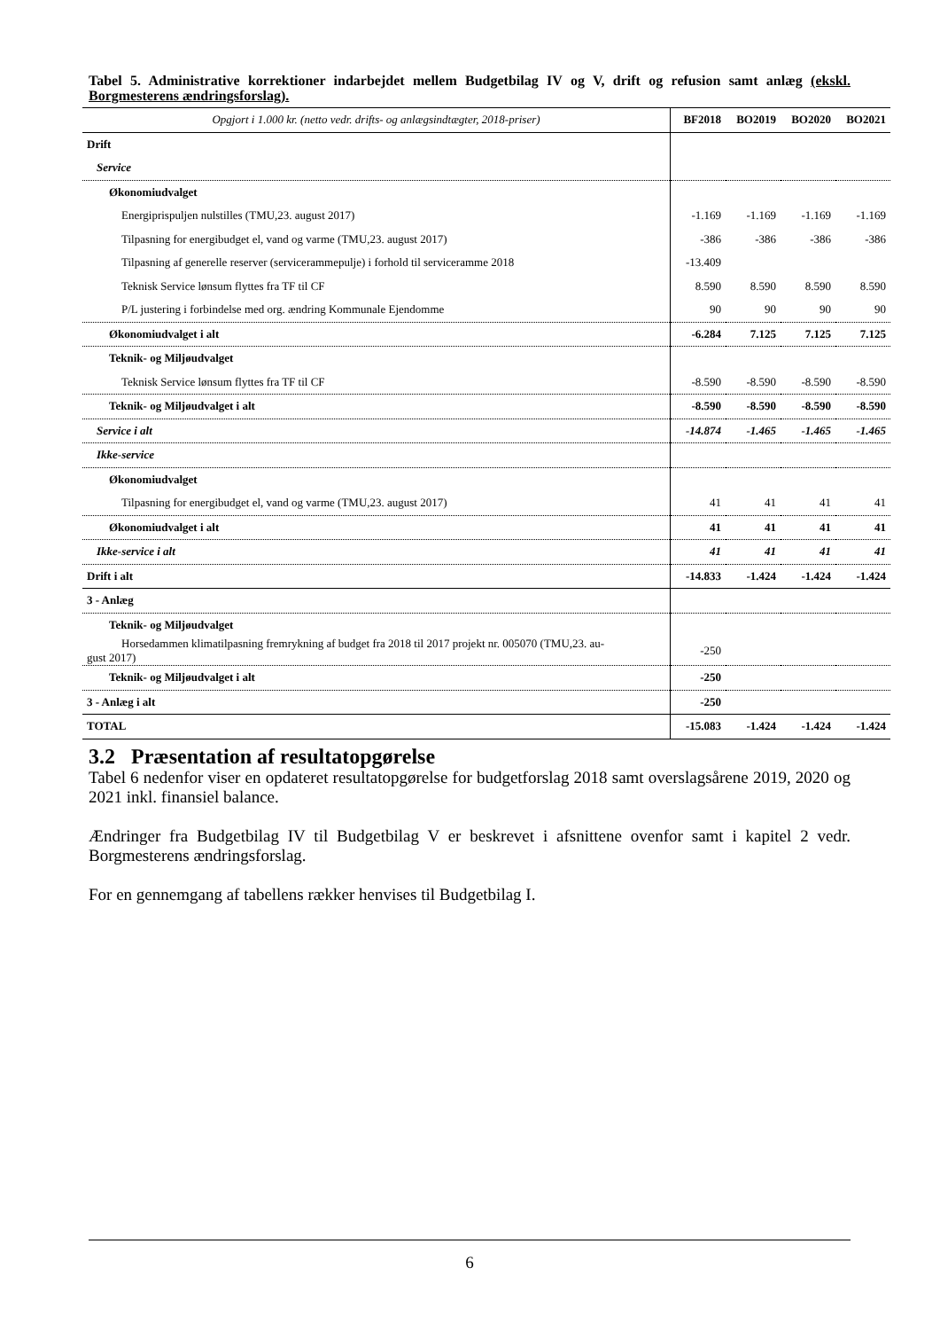Tabel 5. Administrative korrektioner indarbejdet mellem Budgetbilag IV og V, drift og refusion samt anlæg (ekskl. Borgmesterens ændringsforslag).
| Opgjort i 1.000 kr. (netto vedr. drifts- og anlægsindtægter, 2018-priser) | BF2018 | BO2019 | BO2020 | BO2021 |
| --- | --- | --- | --- | --- |
| Drift | | | | |
| Service | | | | |
| Økonomiudvalget | | | | |
| Energiprispuljen nulstilles (TMU,23. august 2017) | -1.169 | -1.169 | -1.169 | -1.169 |
| Tilpasning for energibudget el, vand og varme (TMU,23. august 2017) | -386 | -386 | -386 | -386 |
| Tilpasning af generelle reserver (servicerammepulje) i forhold til serviceramme 2018 | -13.409 | | | |
| Teknisk Service lønsum flyttes fra TF til CF | 8.590 | 8.590 | 8.590 | 8.590 |
| P/L justering i forbindelse med org. ændring Kommunale Ejendomme | 90 | 90 | 90 | 90 |
| Økonomiudvalget i alt | -6.284 | 7.125 | 7.125 | 7.125 |
| Teknik- og Miljøudvalget | | | | |
| Teknisk Service lønsum flyttes fra TF til CF | -8.590 | -8.590 | -8.590 | -8.590 |
| Teknik- og Miljøudvalget i alt | -8.590 | -8.590 | -8.590 | -8.590 |
| Service i alt | -14.874 | -1.465 | -1.465 | -1.465 |
| Ikke-service | | | | |
| Økonomiudvalget | | | | |
| Tilpasning for energibudget el, vand og varme (TMU,23. august 2017) | 41 | 41 | 41 | 41 |
| Økonomiudvalget i alt | 41 | 41 | 41 | 41 |
| Ikke-service i alt | 41 | 41 | 41 | 41 |
| Drift i alt | -14.833 | -1.424 | -1.424 | -1.424 |
| 3 - Anlæg | | | | |
| Teknik- og Miljøudvalget | | | | |
| Horsedammen klimatilpasning fremrykning af budget fra 2018 til 2017 projekt nr. 005070 (TMU,23. au- gust 2017) | -250 | | | |
| Teknik- og Miljøudvalget i alt | -250 | | | |
| 3 - Anlæg i alt | -250 | | | |
| TOTAL | -15.083 | -1.424 | -1.424 | -1.424 |
3.2 Præsentation af resultatopgørelse
Tabel 6 nedenfor viser en opdateret resultatopgørelse for budgetforslag 2018 samt overslagsårene 2019, 2020 og 2021 inkl. finansiel balance.
Ændringer fra Budgetbilag IV til Budgetbilag V er beskrevet i afsnittene ovenfor samt i kapitel 2 vedr. Borgmesterens ændringsforslag.
For en gennemgang af tabellens rækker henvises til Budgetbilag I.
6